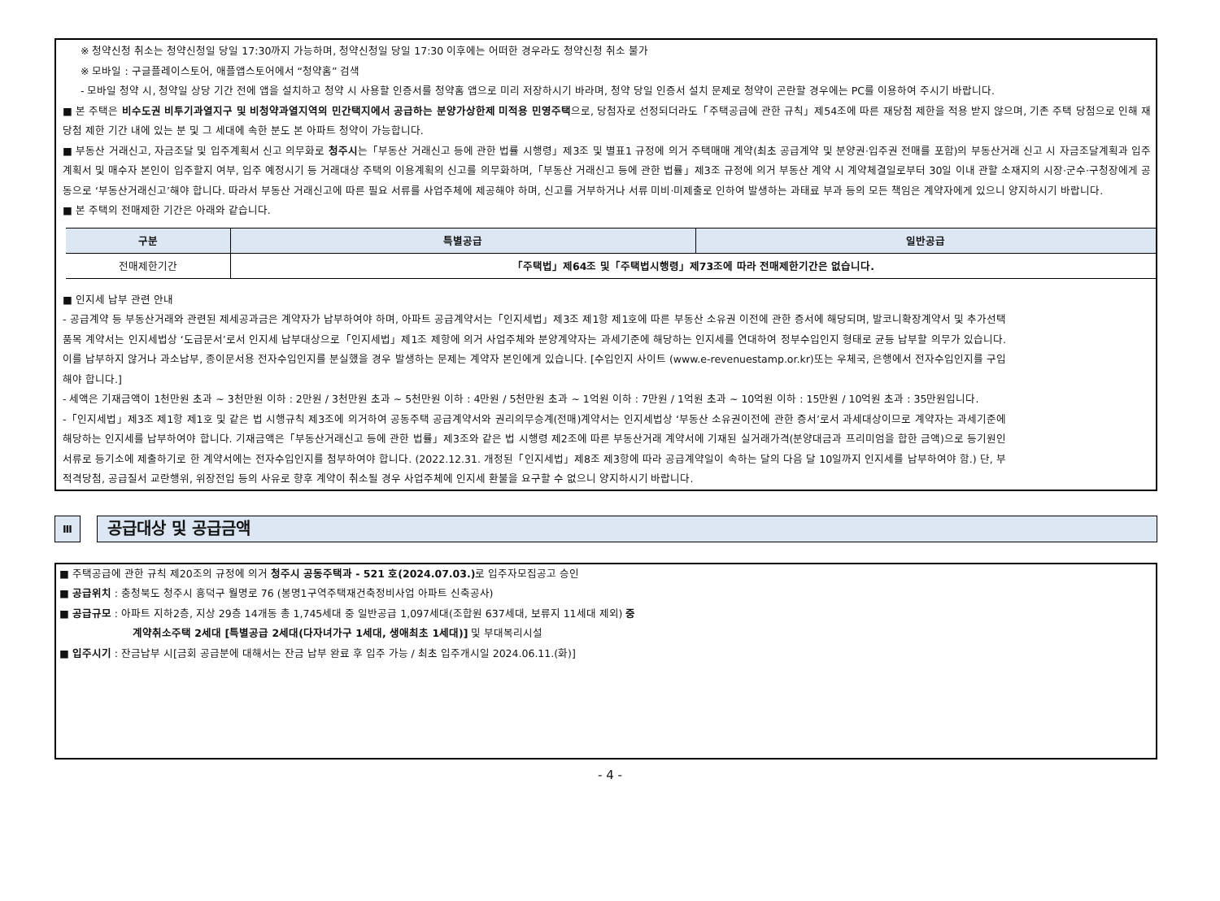※ 청약신청 취소는 청약신청일 당일 17:30까지 가능하며, 청약신청일 당일 17:30 이후에는 어떠한 경우라도 청약신청 취소 불가
※ 모바일 : 구글플레이스토어, 애플앱스토어에서 “청약홈” 검색
- 모바일 청약 시, 청약일 상당 기간 전에 앱을 설치하고 청약 시 사용할 인증서를 청약홈 앱으로 미리 저장하시기 바라며, 청약 당일 인증서 설치 문제로 청약이 곤란할 경우에는 PC를 이용하여 주시기 바랍니다.
■ 본 주택은 비수도권 비투기과열지구 및 비청약과열지역의 민간택지에서 공급하는 분양가상한제 미적용 민영주택으로, 당첨자로 선정되더라도「주택공급에 관한 규칙」제54조에 따른 재당첨 제한을 적용 받지 않으며, 기존 주택 당첨으로 인해 재당첨 제한 기간 내에 있는 분 및 그 세대에 속한 분도 본 아파트 청약이 가능합니다.
■ 부동산 거래신고, 자금조달 및 입주계획서 신고 의무화로 청주시는「부동산 거래신고 등에 관한 법률 시행령」제3조 및 별표1 규정에 의거 주택매매 계약(최초 공급계약 및 분양권·입주권 전매를 포함)의 부동산거래 신고 시 자금조달계획과 입주계획서 및 매수자 본인이 입주할지 여부, 입주 예정시기 등 거래대상 주택의 이용계획의 신고를 의무화하며,「부동산 거래신고 등에 관한 법률」제3조 규정에 의거 부동산 계약 시 계약체결일로부터 30일 이내 관할 소재지의 시장·군수·구청장에게 공동으로 ‘부동산거래신고’해야 합니다. 따라서 부동산 거래신고에 따른 필요 서류를 사업주체에 제공해야 하며, 신고를 거부하거나 서류 미비·미제출로 인하여 발생하는 과태료 부과 등의 모든 책임은 계약자에게 있으니 양지하시기 바랍니다.
■ 본 주택의 전매제한 기간은 아래와 같습니다.
| 구분 | 특별공급 | 일반공급 |
| --- | --- | --- |
| 전매제한기간 | 「주택법」제64조 및「주택법시행령」제73조에 따라 전매제한기간은 없습니다. | |
■ 인지세 납부 관련 안내
- 공급계약 등 부동산거래와 관련된 제세공과금은 계약자가 납부하여야 하며, 아파트 공급계약서는「인지세법」제3조 제1항 제1호에 따른 부동산 소유권 이전에 관한 증서에 해당되며, 발코니확장계약서 및 추가선택 품목 계약서는 인지세법상 ‘도급문서’로서 인지세 납부대상으로「인지세법」제1조 제항에 의거 사업주체와 분양계약자는 과세기준에 해당하는 인지세를 연대하여 정부수입인지 형태로 균등 납부할 의무가 있습니다. 이를 납부하지 않거나 과소납부, 종이문서용 전자수입인지를 분실했을 경우 발생하는 문제는 계약자 본인에게 있습니다. [수입인지 사이트 (www.e-revenuestamp.or.kr)또는 우체국, 은행에서 전자수입인지를 구입해야 합니다.]
- 세액은 기재금액이 1천만원 초과 ~ 3천만원 이하 : 2만원 / 3천만원 초과 ~ 5천만원 이하 : 4만원 / 5천만원 초과 ~ 1억원 이하 : 7만원 / 1억원 초과 ~ 10억원 이하 : 15만원 / 10억원 초과 : 35만원입니다.
-「인지세법」제3조 제1항 제1호 및 같은 법 시행규칙 제3조에 의거하여 공동주택 공급계약서와 권리의무승계(전매)계약서는 인지세법상 ‘부동산 소유권이전에 관한 증서’로서 과세대상이므로 계약자는 과세기준에 해당하는 인지세를 납부하여야 합니다. 기재금액은「부동산거래신고 등에 관한 법률」제3조와 같은 법 시행령 제2조에 따른 부동산거래 계약서에 기재된 실거래가격(분양대금과 프리미엄을 합한 금액)으로 등기원인서류로 등기소에 제출하기로 한 계약서에는 전자수입인지를 첨부하여야 합니다. (2022.12.31. 개정된「인지세법」제8조 제3항에 따라 공급계약일이 속하는 달의 다음 달 10일까지 인지세를 납부하여야 함.) 단, 부적격당첨, 공급질서 교란행위, 위장전입 등의 사유로 향후 계약이 취소될 경우 사업주체에 인지세 환불을 요구할 수 없으니 양지하시기 바랍니다.
Ⅲ
공급대상 및 공급금액
■ 주택공급에 관한 규칙 제20조의 규정에 의거 청주시 공동주택과 - 521 호(2024.07.03.) 로 입주자모집공고 승인
■ 공급위치 : 충청북도 청주시 흥덕구 월명로 76 (봉명1구역주택재건축정비사업 아파트 신축공사)
■ 공급규모 : 아파트 지하2층, 지상 29층 14개동 총 1,745세대 중 일반공급 1,097세대(조합원 637세대, 보류지 11세대 제외) 중
계약취소주택 2세대 [특별공급 2세대(다자녀가구 1세대, 생애최초 1세대)] 및 부대복리시설
■ 입주시기 : 잔금납부 시[금회 공급분에 대해서는 잔금 납부 완료 후 입주 가능 / 최초 입주개시일 2024.06.11.(화)]
- 4 -